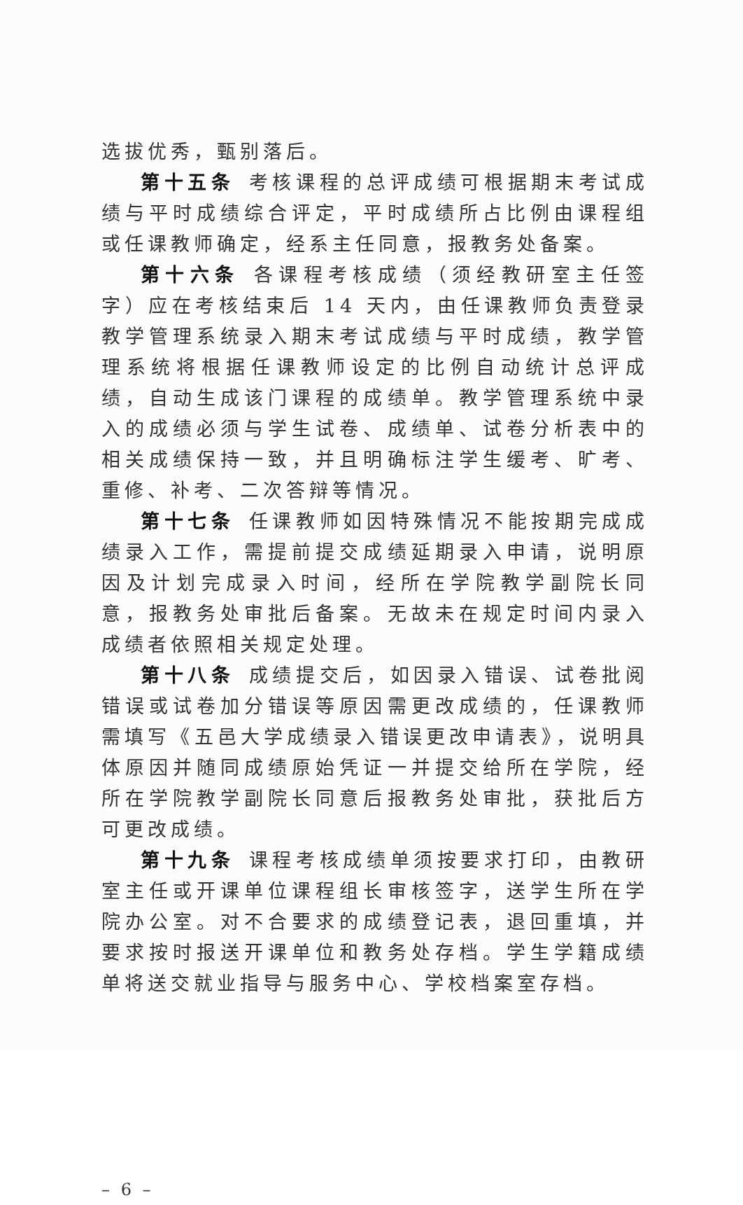选拔优秀，甄别落后。
第十五条 考核课程的总评成绩可根据期末考试成绩与平时成绩综合评定，平时成绩所占比例由课程组或任课教师确定，经系主任同意，报教务处备案。
第十六条 各课程考核成绩（须经教研室主任签字）应在考核结束后 14 天内，由任课教师负责登录教学管理系统录入期末考试成绩与平时成绩，教学管理系统将根据任课教师设定的比例自动统计总评成绩，自动生成该门课程的成绩单。教学管理系统中录入的成绩必须与学生试卷、成绩单、试卷分析表中的相关成绩保持一致，并且明确标注学生缓考、旷考、重修、补考、二次答辩等情况。
第十七条 任课教师如因特殊情况不能按期完成成绩录入工作，需提前提交成绩延期录入申请，说明原因及计划完成录入时间，经所在学院教学副院长同意，报教务处审批后备案。无故未在规定时间内录入成绩者依照相关规定处理。
第十八条 成绩提交后，如因录入错误、试卷批阅错误或试卷加分错误等原因需更改成绩的，任课教师需填写《五邑大学成绩录入错误更改申请表》，说明具体原因并随同成绩原始凭证一并提交给所在学院，经所在学院教学副院长同意后报教务处审批，获批后方可更改成绩。
第十九条 课程考核成绩单须按要求打印，由教研室主任或开课单位课程组长审核签字，送学生所在学院办公室。对不合要求的成绩登记表，退回重填，并要求按时报送开课单位和教务处存档。学生学籍成绩单将送交就业指导与服务中心、学校档案室存档。
– 6 –